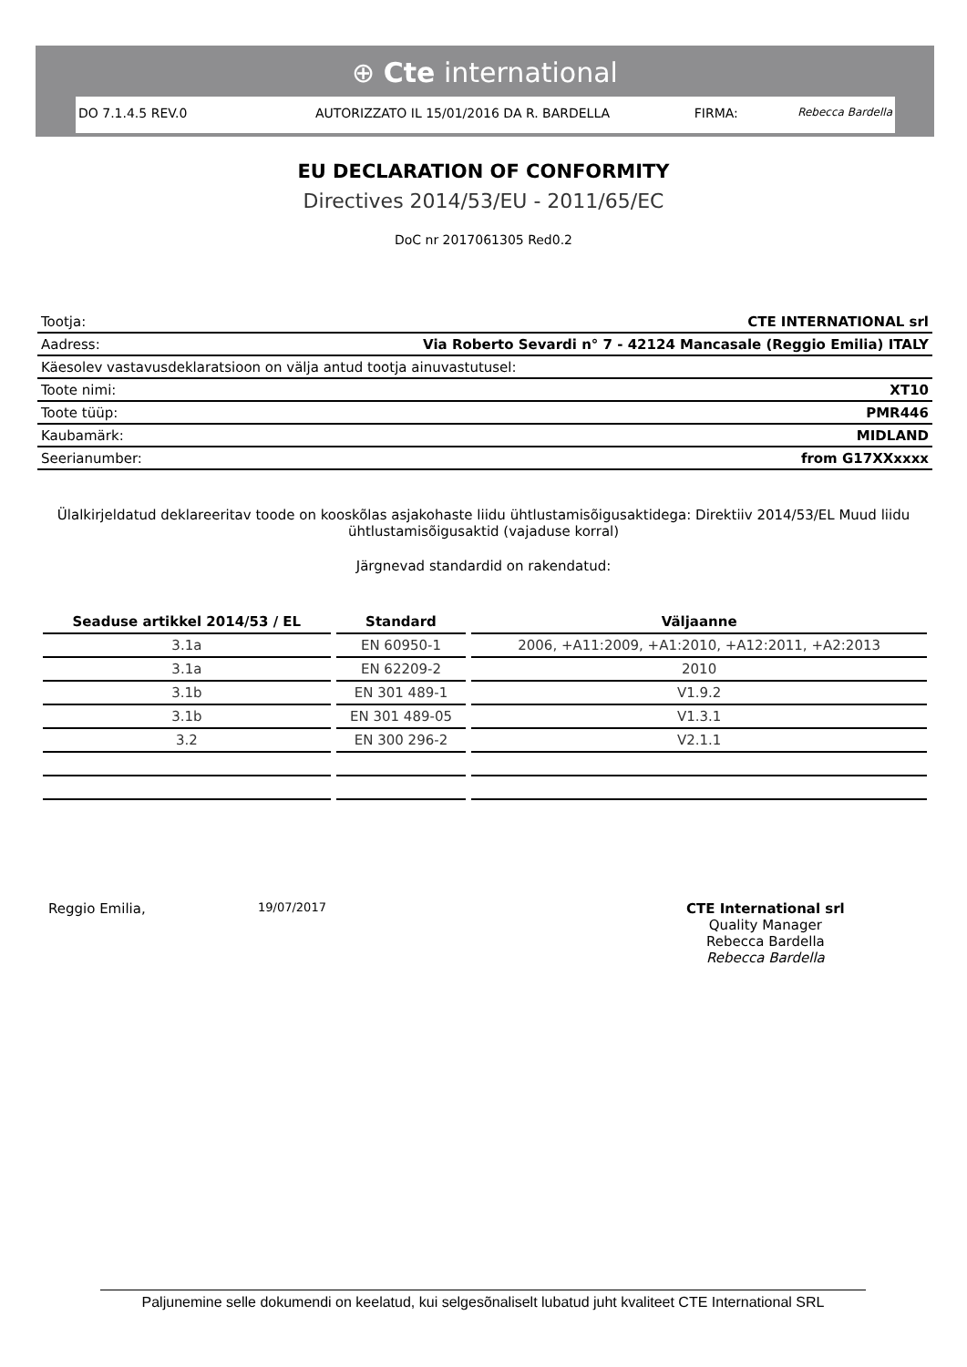⊕ Cte international
DO 7.1.4.5 REV.0 AUTORIZZATO IL 15/01/2016 DA R. BARDELLA FIRMA:
Rebecca Bardella
EU DECLARATION OF CONFORMITY
Directives 2014/53/EU - 2011/65/EC
DoC nr 2017061305 Red0.2
| Tootja: | CTE INTERNATIONAL srl |
| Aadress: | Via Roberto Sevardi n° 7 - 42124 Mancasale (Reggio Emilia) ITALY |
| Käesolev vastavusdeklaratsioon on välja antud tootja ainuvastutusel: | |
| Toote nimi: | XT10 |
| Toote tüüp: | PMR446 |
| Kaubamärk: | MIDLAND |
| Seerianumber: | from G17XXxxxx |
Ülalkirjeldatud deklareeritav toode on kooskõlas asjakohaste liidu ühtlustamisõigusaktidega: Direktiiv 2014/53/EL Muud liidu ühtlustamisõigusaktid (vajaduse korral)
Järgnevad standardid on rakendatud:
| Seaduse artikkel 2014/53 / EL | Standard | Väljaanne |
| --- | --- | --- |
| 3.1a | EN 60950-1 | 2006, +A11:2009, +A1:2010, +A12:2011, +A2:2013 |
| 3.1a | EN 62209-2 | 2010 |
| 3.1b | EN 301 489-1 | V1.9.2 |
| 3.1b | EN 301 489-05 | V1.3.1 |
| 3.2 | EN 300 296-2 | V2.1.1 |
Reggio Emilia,
19/07/2017
CTE International srl
Quality Manager
Rebecca Bardella
Rebecca Bardella
Paljunemine selle dokumendi on keelatud, kui selgesõnaliselt lubatud juht kvaliteet CTE International SRL